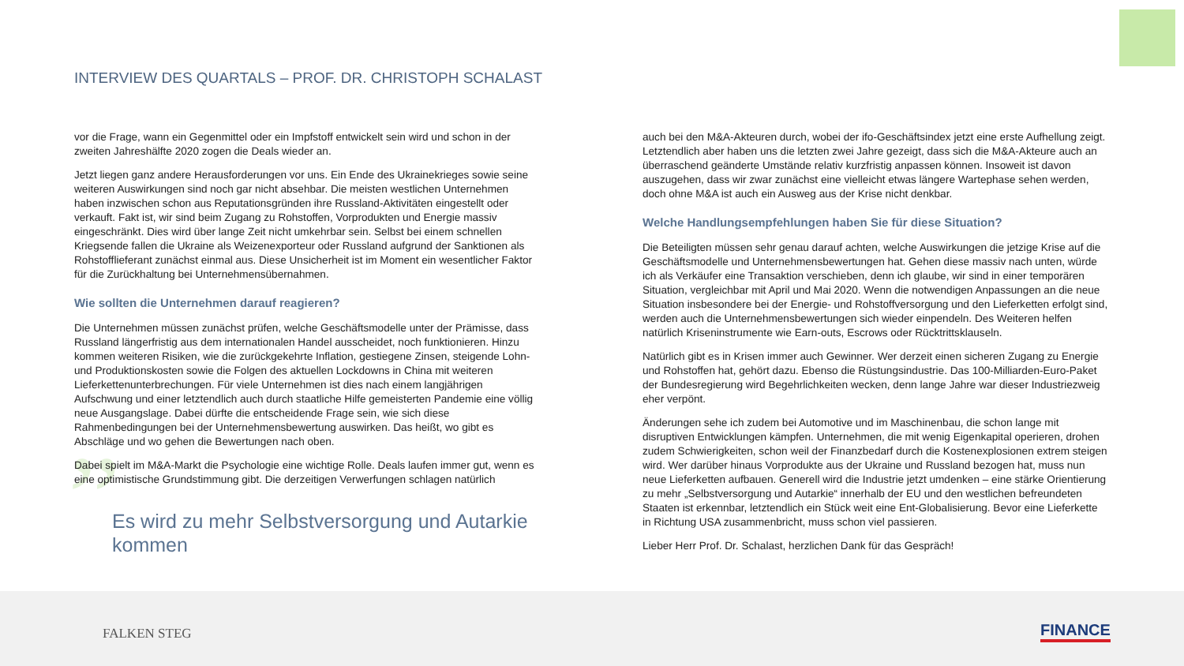INTERVIEW DES QUARTALS – PROF. DR. CHRISTOPH SCHALAST
vor die Frage, wann ein Gegenmittel oder ein Impfstoff entwickelt sein wird und schon in der zweiten Jahreshälfte 2020 zogen die Deals wieder an.
Jetzt liegen ganz andere Herausforderungen vor uns. Ein Ende des Ukrainekrieges sowie seine weiteren Auswirkungen sind noch gar nicht absehbar. Die meisten westlichen Unternehmen haben inzwischen schon aus Reputationsgründen ihre Russland-Aktivitäten eingestellt oder verkauft. Fakt ist, wir sind beim Zugang zu Rohstoffen, Vorprodukten und Energie massiv eingeschränkt. Dies wird über lange Zeit nicht umkehrbar sein. Selbst bei einem schnellen Kriegsende fallen die Ukraine als Weizenexporteur oder Russland aufgrund der Sanktionen als Rohstofflieferant zunächst einmal aus. Diese Unsicherheit ist im Moment ein wesentlicher Faktor für die Zurückhaltung bei Unternehmensübernahmen.
Wie sollten die Unternehmen darauf reagieren?
Die Unternehmen müssen zunächst prüfen, welche Geschäftsmodelle unter der Prämisse, dass Russland längerfristig aus dem internationalen Handel ausscheidet, noch funktionieren. Hinzu kommen weiteren Risiken, wie die zurückgekehrte Inflation, gestiegene Zinsen, steigende Lohn- und Produktionskosten sowie die Folgen des aktuellen Lockdowns in China mit weiteren Lieferkettenunterbrechungen. Für viele Unternehmen ist dies nach einem langjährigen Aufschwung und einer letztendlich auch durch staatliche Hilfe gemeisterten Pandemie eine völlig neue Ausgangslage. Dabei dürfte die entscheidende Frage sein, wie sich diese Rahmenbedingungen bei der Unternehmensbewertung auswirken. Das heißt, wo gibt es Abschläge und wo gehen die Bewertungen nach oben.
Dabei spielt im M&A-Markt die Psychologie eine wichtige Rolle. Deals laufen immer gut, wenn es eine optimistische Grundstimmung gibt. Die derzeitigen Verwerfungen schlagen natürlich
” Es wird zu mehr Selbstversorgung und Autarkie kommen
auch bei den M&A-Akteuren durch, wobei der ifo-Geschäftsindex jetzt eine erste Aufhellung zeigt. Letztendlich aber haben uns die letzten zwei Jahre gezeigt, dass sich die M&A-Akteure auch an überraschend geänderte Umstände relativ kurzfristig anpassen können. Insoweit ist davon auszugehen, dass wir zwar zunächst eine vielleicht etwas längere Wartephase sehen werden, doch ohne M&A ist auch ein Ausweg aus der Krise nicht denkbar.
Welche Handlungsempfehlungen haben Sie für diese Situation?
Die Beteiligten müssen sehr genau darauf achten, welche Auswirkungen die jetzige Krise auf die Geschäftsmodelle und Unternehmensbewertungen hat. Gehen diese massiv nach unten, würde ich als Verkäufer eine Transaktion verschieben, denn ich glaube, wir sind in einer temporären Situation, vergleichbar mit April und Mai 2020. Wenn die notwendigen Anpassungen an die neue Situation insbesondere bei der Energie- und Rohstoffversorgung und den Lieferketten erfolgt sind, werden auch die Unternehmensbewertungen sich wieder einpendeln. Des Weiteren helfen natürlich Kriseninstrumente wie Earn-outs, Escrows oder Rücktrittsklauseln.
Natürlich gibt es in Krisen immer auch Gewinner. Wer derzeit einen sicheren Zugang zu Energie und Rohstoffen hat, gehört dazu. Ebenso die Rüstungsindustrie. Das 100-Milliarden-Euro-Paket der Bundesregierung wird Begehrlichkeiten wecken, denn lange Jahre war dieser Industriezweig eher verpönt.
Änderungen sehe ich zudem bei Automotive und im Maschinenbau, die schon lange mit disruptiven Entwicklungen kämpfen. Unternehmen, die mit wenig Eigenkapital operieren, drohen zudem Schwierigkeiten, schon weil der Finanzbedarf durch die Kostenexplosionen extrem steigen wird. Wer darüber hinaus Vorprodukte aus der Ukraine und Russland bezogen hat, muss nun neue Lieferketten aufbauen. Generell wird die Industrie jetzt umdenken – eine stärke Orientierung zu mehr „Selbstversorgung und Autarkie“ innerhalb der EU und den westlichen befreundeten Staaten ist erkennbar, letztendlich ein Stück weit eine Ent-Globalisierung. Bevor eine Lieferkette in Richtung USA zusammenbricht, muss schon viel passieren.
Lieber Herr Prof. Dr. Schalast, herzlichen Dank für das Gespräch!
FALKEN STEG FINANCE